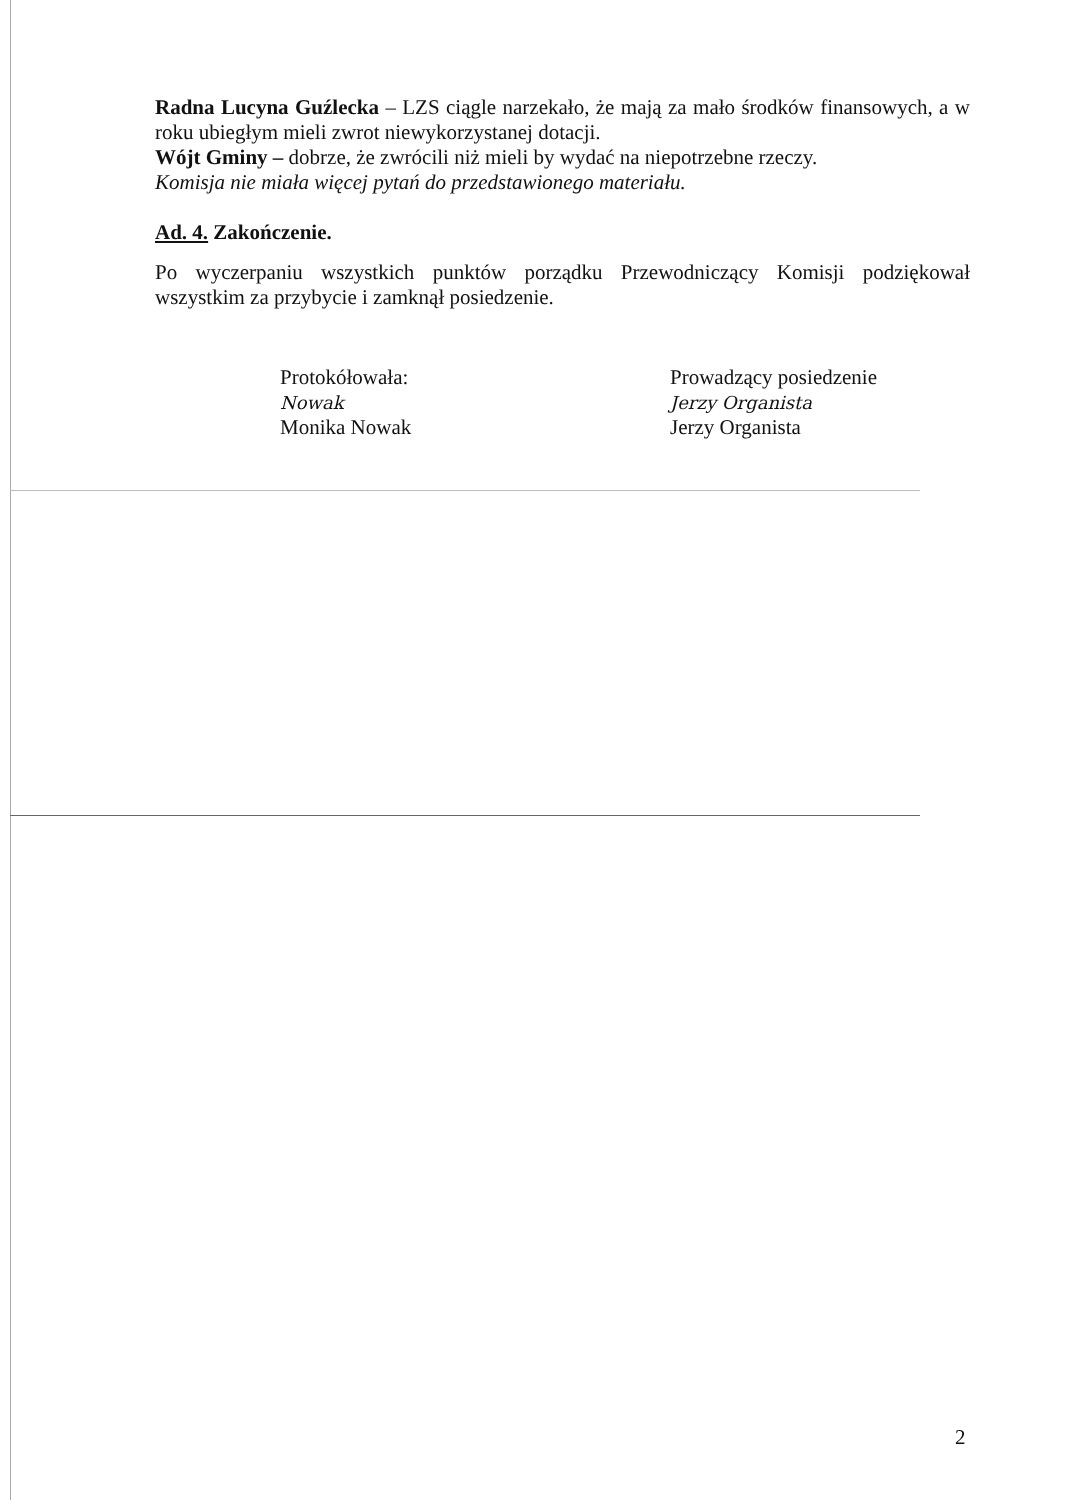Radna Lucyna Guźlecka – LZS ciągle narzekało, że mają za mało środków finansowych, a w roku ubiegłym mieli zwrot niewykorzystanej dotacji.
Wójt Gminy – dobrze, że zwrócili niż mieli by wydać na niepotrzebne rzeczy.
Komisja nie miała więcej pytań do przedstawionego materiału.
Ad. 4. Zakończenie.
Po wyczerpaniu wszystkich punktów porządku Przewodniczący Komisji podziękował wszystkim za przybycie i zamknął posiedzenie.
Protokółowała:
Nowak
Monika Nowak
Prowadzący posiedzenie
Jerzy Organista
Jerzy Organista
2